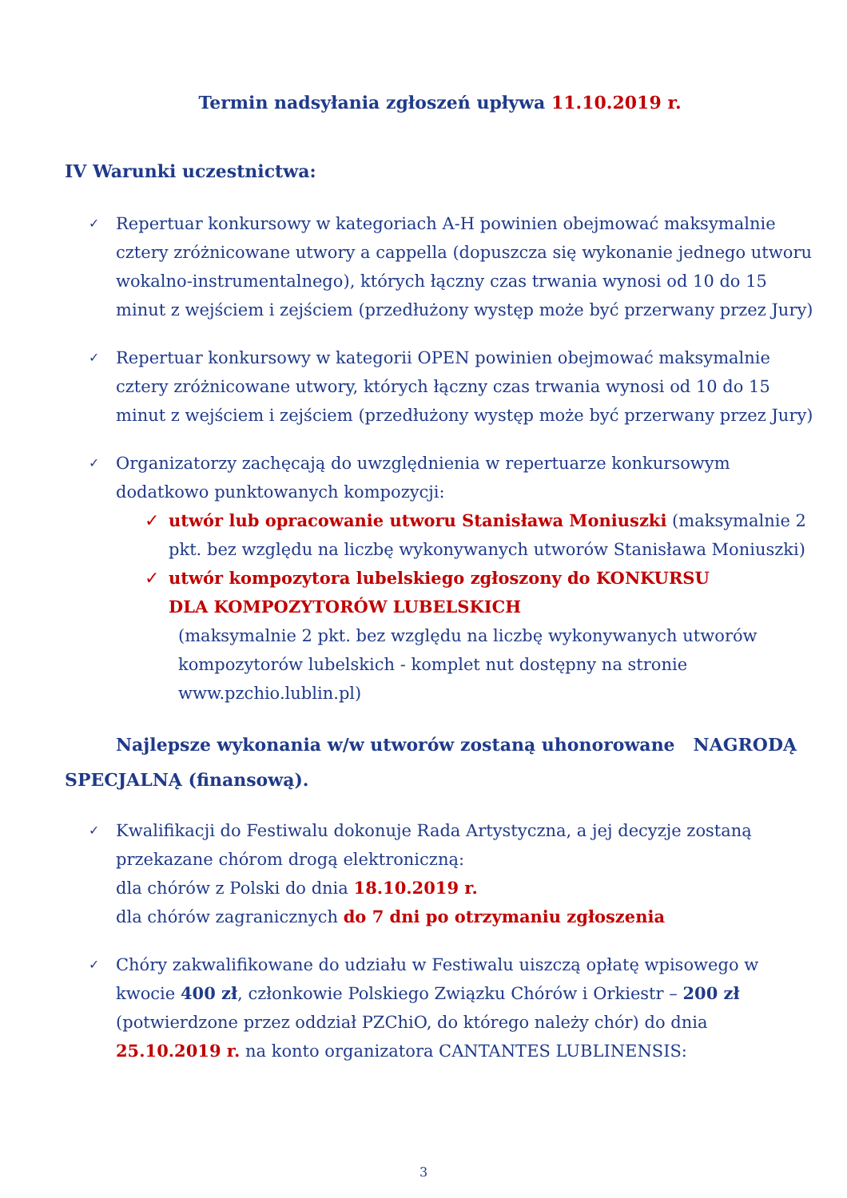Termin nadsyłania zgłoszeń upływa 11.10.2019 r.
IV Warunki uczestnictwa:
✓
Repertuar konkursowy w kategoriach A-H powinien obejmować maksymalnie cztery zróżnicowane utwory a cappella (dopuszcza się wykonanie jednego utworu wokalno-instrumentalnego), których łączny czas trwania wynosi od 10 do 15 minut z wejściem i zejściem (przedłużony występ może być przerwany przez Jury)
✓
Repertuar konkursowy w kategorii OPEN powinien obejmować maksymalnie cztery zróżnicowane utwory, których łączny czas trwania wynosi od 10 do 15 minut z wejściem i zejściem (przedłużony występ może być przerwany przez Jury)
✓
Organizatorzy zachęcają do uwzględnienia w repertuarze konkursowym dodatkowo punktowanych kompozycji:
✓ utwór lub opracowanie utworu Stanisława Moniuszki (maksymalnie 2 pkt. bez względu na liczbę wykonywanych utworów Stanisława Moniuszki)
✓ utwór kompozytora lubelskiego zgłoszony do KONKURSU
DLA KOMPOZYTORÓW LUBELSKICH
(maksymalnie 2 pkt. bez względu na liczbę wykonywanych utworów kompozytorów lubelskich - komplet nut dostępny na stronie www.pzchio.lublin.pl)
Najlepsze wykonania w/w utworów zostaną uhonorowane NAGRODĄ SPECJALNĄ (finansową).
✓
Kwalifikacji do Festiwalu dokonuje Rada Artystyczna, a jej decyzje zostaną przekazane chórom drogą elektroniczną:
dla chórów z Polski do dnia 18.10.2019 r.
dla chórów zagranicznych do 7 dni po otrzymaniu zgłoszenia
✓
Chóry zakwalifikowane do udziału w Festiwalu uiszczą opłatę wpisowego w kwocie 400 zł, członkowie Polskiego Związku Chórów i Orkiestr – 200 zł (potwierdzone przez oddział PZChiO, do którego należy chór) do dnia 25.10.2019 r. na konto organizatora CANTANTES LUBLINENSIS:
3